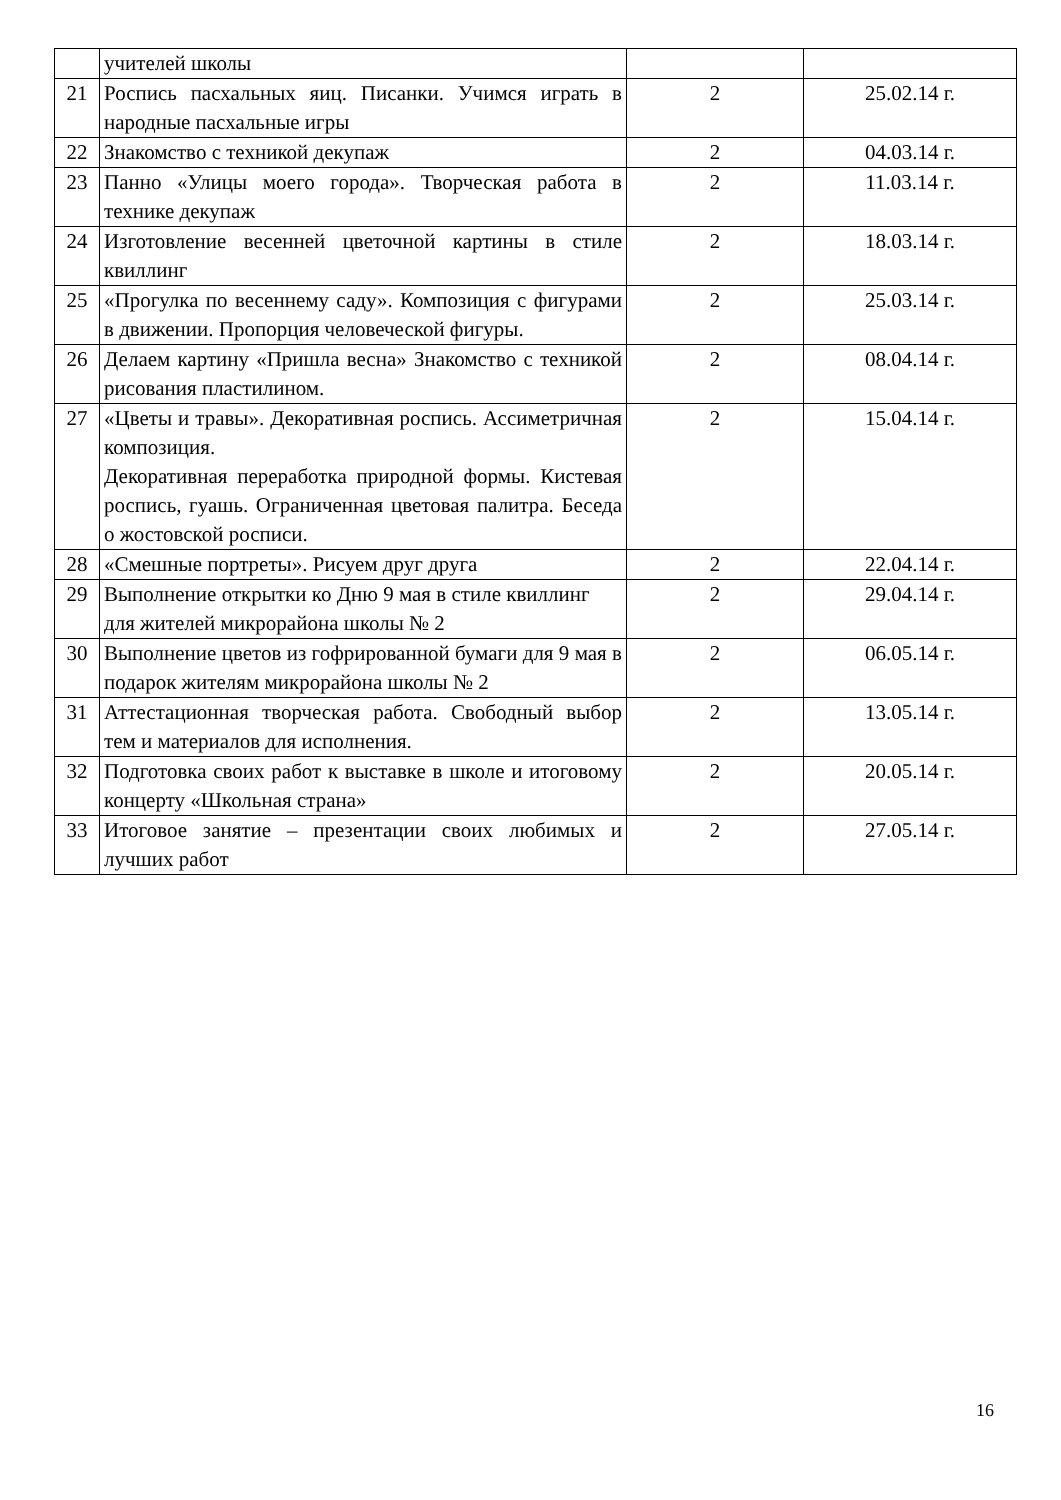| | учителей школы | | |
| 21 | Роспись пасхальных яиц. Писанки. Учимся играть в народные пасхальные игры | 2 | 25.02.14 г. |
| 22 | Знакомство с техникой декупаж | 2 | 04.03.14 г. |
| 23 | Панно «Улицы моего города». Творческая работа в технике декупаж | 2 | 11.03.14 г. |
| 24 | Изготовление весенней цветочной картины в стиле квиллинг | 2 | 18.03.14 г. |
| 25 | «Прогулка по весеннему саду». Композиция с фигурами в движении. Пропорция человеческой фигуры. | 2 | 25.03.14 г. |
| 26 | Делаем картину «Пришла весна» Знакомство с техникой рисования пластилином. | 2 | 08.04.14 г. |
| 27 | «Цветы и травы». Декоративная роспись. Ассиметричная композиция. Декоративная переработка природной формы. Кистевая роспись, гуашь. Ограниченная цветовая палитра. Беседа о жостовской росписи. | 2 | 15.04.14 г. |
| 28 | «Смешные портреты». Рисуем друг друга | 2 | 22.04.14 г. |
| 29 | Выполнение открытки ко Дню 9 мая в стиле квиллинг для жителей микрорайона школы № 2 | 2 | 29.04.14 г. |
| 30 | Выполнение цветов из гофрированной бумаги для 9 мая в подарок жителям микрорайона школы № 2 | 2 | 06.05.14 г. |
| 31 | Аттестационная творческая работа. Свободный выбор тем и материалов для исполнения. | 2 | 13.05.14 г. |
| 32 | Подготовка своих работ к выставке в школе и итоговому концерту «Школьная страна» | 2 | 20.05.14 г. |
| 33 | Итоговое занятие – презентации своих любимых и лучших работ | 2 | 27.05.14 г. |
16